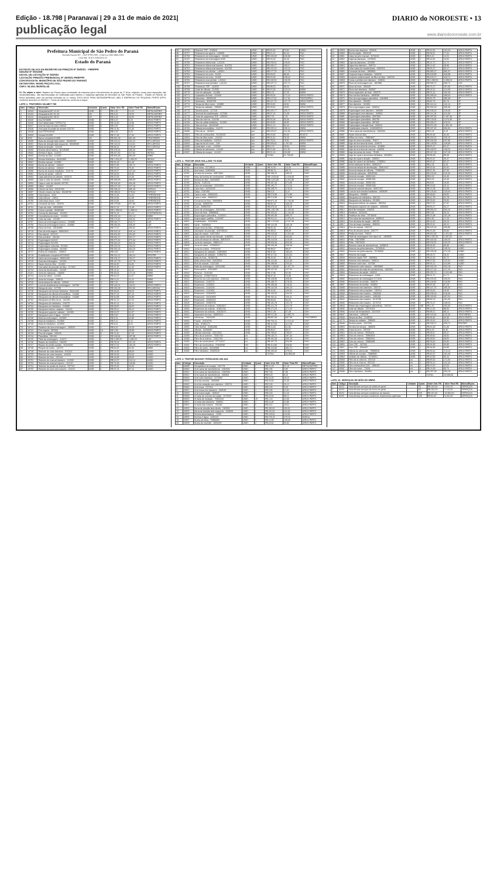Edição - 18.798 | Paranavaí | 29 a 31 de maio de 2021| DIARIO do NOROESTE • 13
publicação legal
www.diariodonoroeste.com.br
Prefeitura Municipal de São Pedro do Paraná
Avenida Paraná 307 - CEP 87955-000 - Fone/Fax 044-3464-1163
CGC/MF 76.975.259/0001-10
Estado do Paraná
EXTRATO DE ATA DE REGISTRO DE PREÇOS Nº 35/2021 – PMSPPR
IDEUSO Nº 2021068
EDITAL DE LICITAÇÃO Nº 26/2021
LICITAÇÃO PREGÃO PRESENCIAL Nº 19/2021-PMSPPR
CONTRATANTE: MUNICÍPIO DE SÃO PEDRO DO PARANÁ
DETENTORA: MANG PEÇAS LTDA.,
CNPJ: 04.504.784/0001-46
01- Do objeto e valor: Registro de Preços para contratação de empresa para o fornecimento de peças de 1ª linha, originais, novas para reposição, não remanufaturadas, não reprocessadas ou reutilizadas para tratores e maquinas agrícolas do Município de São Pedro do Paraná – Estado do Paraná, de forma parcelada, para um período estimado de 12 meses, EXCLUSIVO PARA MICROEMPRESAS (ME) E EMPRESAS DE PEQUENO PORTE (EPP), conforme descritos no ANEXO I - Termo de referência, conforme a seguir:
LOTE 1: TRATORES VALMET 785
| Item | Código | Descrição | Unidade | Quant. | Valor Unit. R$ | Valor Total R$ | Marca/Espec. |
| --- | --- | --- | --- | --- | --- | --- | --- |
| 1 | 16044 | Abraçadeira BC 22-32 | UNID. | 5 | R$ 2,45 | 12,25 | METALMATRIX |
| 2 | 16234 | Abraçadeira BC 32-44 | UN | 5 | R$ 3,31 | 16,55 | METALMATRIX |
| 3 | 16224 | Abraçadeira BC 38-51 | UN | 5 | R$ 4,13 | 20,65 | METALMATRIX |
| 4 | 16045 | Anel KH4909 | UNID. | 1 | R$ 6,15 | 6,15 | ARGO PARTS |
| 5 | 16046 | Anel distanciador TDF651711 | UNID. | 1 | R$ 14,90 | 14,90 | ARGO PARTS |
| 6 | 16047 | Anel do copo de vidro 243620 | UNID. | 6 | R$ 5,82 | 34,92 | ARGO PARTS |
| 7 | 16048 | Anel guia do pistão de levante 164710 | UNID. | 1 | R$ 21,46 | 21,46 | ARGO PARTS |
| 8 | 16049 | Anel TDFKH4190 | UNID. | 2 | R$ 4,13 | 8,26 | ARGO PARTS |
| 9 | 16050 | Arruela 641330 | UNID. | 1 | R$ 17,34 | 17,34 | ARGO PARTS |
| 10 | 3556 | Banco completo151390 | UN | 1 | R$ 381,29 | 381,29 | TRATORRES |
| 11 | 18680 | Barra de direção lado direito - 80406500 | UNID. | 1 | R$ 202,22 | 202,22 | DELLAROSA |
| 12 | 18681 | Barra de direção lado esquerdo - 80406600 | UNID. | 1 | R$ 214,61 | 214,61 | DELLAROSA |
| 13 | 18682 | Biela da direção - 616231 | UNID. | 2 | R$ 89,14 | 178,28 | DELLAROSA |
| 14 | 18683 | Bomba alimentadora - 81245000 | UNID. | 1 | R$ 206,34 | 206,34 | MWM |
| 15 | 18684 | Bomba d' água - 114370 | UNID. | 1 | R$ 317,82 | 317,82 | INDISA |
| 16 | 18685 | Bomba de óleo - 112600 | UNID. | 1 | R$ 363,48 | 363,48 | MWM |
| 17 | 18686 | Bomba Hidráulica - 83431900 | UNID. | 1 | R$ 1.006,65 | 1.006,65 | INDISA |
| 18 | 18687 | Bomba manual - 112890 | UNID. | 1 | R$ 31,43 | 31,43 | MWM |
| 19 | 18688 | Bucha do câmbio - 249420 | UNID. | 2 | R$ 67,86 | 135,72 | ARGO PARTS |
| 20 | 18689 | Bucha do câmbio - 249440 | UNID. | 1 | R$ 70,26 | 70,26 | ARGO PARTS |
| 21 | 18690 | Bucha do levante hidráulico - 622170 | UNID. | 2 | R$ 68,67 | 137,34 | ARGO PARTS |
| 22 | 18691 | Bucha do pedal - LA9124 | UNID. | 2 | R$ 33,03 | 66,06 | ARGO PARTS |
| 23 | 18692 | Capa alavanca do câmbio - 652073 | UNID. | 1 | R$ 15,03 | 15,03 | ARGO PARTS |
| 24 | 18693 | Capa e cubo do câmbio - 214010 | UNID. | 1 | R$ 388,08 | 388,08 | ARGO PARTS |
| 25 | 18694 | Capa e cubo do câmbio 245790 | UNID. | 1 | R$ 404,48 | 404,48 | ARGO PARTS |
| 26 | 18695 | Cárter - 111400 | UNID. | 1 | R$ 227,18 | 227,18 | ARGO PARTS |
| 27 | 18696 | Cilindro de freio - 30181500 | UNID. | 2 | R$ 198,14 | 396,28 | VARGAS |
| 28 | 18697 | Cilindro mestre do freio - 80249700 | UNID. | 2 | R$ 289,01 | 578,02 | VARGAS |
| 29 | 18698 | Cola branca - 1104 | UNID. | 1 | R$ 21,64 | 21,64 | THREEBOND |
| 30 | 18699 | Cola silicone - 12B12 | UNID. | 2 | R$ 20,84 | 41,68 | THREEBOND |
| 31 | 18700 | Cola trava rosca - 1327 | UNID. | 1 | R$ 20,84 | 20,84 | THREEBOND |
| 32 | 18701 | Comando de freio - 203370 | UNID. | 2 | R$ 278,99 | 557,98 | ARGO PARTS |
| 33 | 18702 | Copo de vidro - 80535900 | UNID. | 2 | R$ 37,24 | 74,48 | ARGO PARTS |
| 34 | 18703 | Coroa e pinhão - 80495400 | UNID. | 1 | R$ 1.089,54 | 1.089,54 | ARGO PARTS |
| 35 | 18704 | Correia do alternador - 261560 | UNID. | 1 | R$ 51,24 | 51,24 | CONTINENTAL |
| 36 | 18705 | Cremalheira do motor - 222340 | UNID. | 1 | R$ 202,13 | 202,13 | MWM |
| 37 | 18706 | Cubo da roda - 216290 | UNID. | 2 | R$ 173,31 | 346,62 | ARGO PARTS |
| 38 | 18707 | Disco de embreagem externo - 218080 | UNID. | 1 | R$ 544,77 | 544,77 | LUK |
| 39 | 18708 | Disco de embreagem interno - 218090 | UNID. | 1 | R$ 536,35 | 536,35 | LUK |
| 40 | 18709 | Disco do freio - 30184800 | UNID. | 6 | R$ 77,67 | 466,02 | ARGO PARTS |
| 41 | 18710 | Eixo da embreagem - 83062310 | UNID. | 1 | R$ 326,24 | 326,24 | ARGO PARTS |
| 42 | 18711 | Eixo lateral - 651210 | UNID. | 1 | R$ 454,35 | 454,35 | ARGO PARTS |
| 43 | 18712 | Eixo primário - 201281 | UNID. | 1 | R$ 561,17 | 561,17 | ARGO PARTS |
| 44 | 18713 | Engrenagem 641110 | UNID. | 1 | R$ 375,44 | 375,44 | ARGO PARTS |
| 45 | 18714 | Engrenagem 641250 | UNID. | 1 | R$ 340,26 | 340,26 | ARGO PARTS |
| 46 | 18715 | Engrenagem reduzida - 651301 | UNID. | 1 | R$ 264,54 | 264,54 | ARGO PARTS |
| 47 | 18716 | Engrenagem simples - 641340 | UNID. | 1 | R$ 334,23 | 334,23 | ARGO PARTS |
| 48 | 18717 | Esfera do hidráulico - LB8015 | UNID. | 2 | R$ 6,60 | 13,20 | ARGO PARTS |
| 49 | 18718 | Estabilizador completo 80753600 | UNID. | 2 | R$ 142,11 | 284,22 | PROFER |
| 50 | 18719 | Garfo da embreagem - 83062200 | UNID. | 1 | R$ 204,17 | 204,17 | ARGO PARTS |
| 51 | 18720 | Guia da embreagem - 241330 | UNID. | 1 | R$ 247,79 | 247,79 | ARGO PARTS |
| 52 | 18721 | Haste nível do óleo - 141360 | UNID. | 1 | R$ 34,85 | 34,85 | ARGO PARTS |
| 53 | 18722 | Interruptor de pressão do óleo - 117400 | UNID. | 1 | R$ 41,45 | 41,45 | ARGO PARTS |
| 54 | 18723 | Junta da distribuição - 111640 | UNID. | 1 | R$ 26,42 | 26,42 | MWM |
| 55 | 16101 | Junta do cabeçote - 149300 | UNID. | 4 | R$ 43,04 | 172,16 | MWM |
| 56 | 18724 | Junta do cárter - 111400 | UNID. | 1 | R$ 41,67 | 41,67 | MWM |
| 57 | 18725 | Junta do escape - 168610 | UNID. | 1 | R$ 11,22 | 11,22 | MWM |
| 58 | 18726 | Junta tampa de válvula - 149340 | UNID. | 4 | R$ 7,41 | 29,64 | MWM |
| 59 | 18727 | Luva de acoplamento embreagem - 246790 | UNID. | 1 | R$ 144,51 | 144,51 | ARGO PARTS |
| 60 | 18728 | Manga de eixo - 217700 | UNID. | 2 | R$ 281,03 | 562,06 | DELLAROSA |
| 61 | 18729 | Mangueira da bomba hidráulica - 83431300 | UNID. | 1 | R$ 39,63 | 39,63 | ARGO PARTS |
| 62 | 18730 | Mangueira da válvula termostática - 114480 | UNID. | 1 | R$ 37,24 | 37,24 | ARGO PARTS |
| 63 | 18731 | Mangueira da válvula termostática - 114490 | UNID. | 1 | R$ 40,88 | 40,88 | ARGO PARTS |
| 64 | 18732 | Mangueira do filtro de ar - 242250 | UNID. | 1 | R$ 41,22 | 41,22 | ARGO PARTS |
| 65 | 18733 | Mangueira do hidráulico - 216570 | UNID. | 1 | R$ 45,21 | 45,21 | ARGO PARTS |
| 66 | 18734 | Mangueira do hidráulico - 216880 | UNID. | 1 | R$ 49,65 | 49,65 | ARGO PARTS |
| 67 | 18735 | Mangueira inferior radiador - 241100 | UNID. | 1 | R$ 59,22 | 59,22 | ARGO PARTS |
| 68 | 18736 | Mangueira superior radiador - 241000 | UNID. | 1 | R$ 62,07 | 62,07 | ARGO PARTS |
| 69 | 18737 | Mangueira tubo d' água - 112570 | UNID. | 4 | R$ 6,60 | 26,40 | ARGO PARTS |
| 70 | 18738 | Mola da embreagem - 820490 | UNID. | 4 | R$ 8,24 | 32,96 | ARGO PARTS |
| 71 | 18739 | Mola do hidráulico - 622830 | UNID. | 1 | R$ 6,21 | 6,21 | ARGO PARTS |
| 72 | 18740 | Mola do hidráulico - 622850 | UNID. | 2 | R$ 4,61 | 9,22 | ARGO PARTS |
| 73 | 18741 | Parafuso da luva embreagem - 200550 | UNID. | 2 | R$ 8,25 | 16,50 | ARGO PARTS |
| 74 | 18742 | Pino argola - 587030 | UNID. | 10 | R$ 2,89 | 28,90 | ARGO PARTS |
| 75 | 18743 | Pino de engate - 200240 | UNID. | 3 | R$ 12,42 | 37,26 | ARGO PARTS |
| 76 | 18744 | Planetária - 581440 | UNID. | 2 | R$ 148,94 | 297,88 | ARGO PARTS |
| 77 | 18745 | Platô de embreagem - 216371 | UNID. | 1 | R$ 1.085,55 | 1.085,55 | LUK |
| 78 | 18746 | Reparo do hidráulico - 190205 | UNID. | 2 | R$ 53,63 | 107,26 | ARGO PARTS |
| 79 | 18747 | Reparo do pistão auxiliar - 81316000 | UNID. | 2 | R$ 67,64 | 135,28 | ARGO PARTS |
| 80 | 18748 | Respiro do motor - 111570 | UNID. | 1 | R$ 64,45 | 64,45 | MWM |
| 81 | 18749 | Retentor do cubo dianteiro - KH1114 | UNID. | 2 | R$ 24,83 | 49,66 | SABO |
| 82 | 18750 | Retentor do cubo traseiro - 242020 | UNID. | 1 | R$ 53,63 | 53,63 | SABO |
| 83 | 18751 | Retentor do freio - KH1111 | UNID. | 2 | R$ 24,83 | 49,66 | SABO |
| 84 | 18752 | Retentor do mancal dianteiro - 111560 | UNID. | 2 | R$ 62,07 | 124,14 | SABO |
| 85 | 18753 | Retentor do mancal traseiro - 111520 | UNID. | 2 | R$ 74,48 | 148,96 | SABO |
| 86 | 18754 | Retentor do pistão de levante - 597740 | UNID. | 1 | R$ 45,66 | 45,66 | SABO |
| 87 | 18755 | Retentor do semi eixo traseiro - 242011 | UNID. | 1 | R$ 37,24 | 37,24 | SABO |
| 88 | 18756 | Retentor TDF - KH0920 | UNID. | 2 | R$ 35,46 | 70,92 | SABO |
| 89 | 18757 | Rolamento de agulha - LA9008 | UNID. | 2 | R$ 41,22 | 82,44 | FAG |
| 90 | 18758 | Rolamento de embreagem - 164481 | UNID. | 1 | R$ 136,08 | 136,08 | FAG |
| 91 | 16137 | Rolamento de embreagem 6205 | UNID. | 1 | R$ 23,23 | 23,23 | FAG |
| 92 | 18760 | Rolamento diferencial - LA2226 | UNID. | 1 | R$ 158,51 | 158,51 | FAG |
| 93 | 18761 | Rolamento diferencial traseiro - 814750 | UNID. | 1 | R$ 190,17 | 190,17 | FAG |
| 94 | 18762 | Rolamento diferencial traseiro - 814760 | UNID. | 1 | R$ 210,10 | 210,10 | FAG |
| 95 | 18763 | Rolamento do câmbio - LA3511 | UNID. | 1 | R$ 177,76 | 177,76 | FAG |
| 96 | 18764 | Rolamento do cubo - 32206 | UNID. | 2 | R$ 49,65 | 99,30 | FAG |
| 97 | 18765 | Rolamento do cubo - 32208 | UNID. | 2 | R$ 54,08 | 108,16 | FAG |
| 98 | 18766 | Rolamento eixo pinhão - LA5313 | UNID. | 1 | R$ 130,50 | 130,50 | FAG |
| 99 | 18767 | Rolamento eixo primário - LA1211 | UNID. | 1 | R$ 107,72 | 107,72 | FAG |
| 100 | 18768 | Rolamento TDF - LA2015 | UNID. | 1 | R$ 98,50 | 98,50 | FAG |
| 101 | 18769 | Sede de válvula - 112500 | UNID. | 8 | R$ 15,03 | 120,24 | MWM |
| 102 | 18770 | Selo do cabeçote - 112480 | UNID. | 6 | R$ 6,21 | 37,26 | MWM |
| 103 | 18771 | Separador do freio - 411040 | UNID. | 4 | R$ 43,04 | 172,16 | ARGO PARTS |
| 104 | 18772 | Silencioso - 83035100 | UNID. | 1 | R$ 127,31 | 127,31 | TRATORRES |
| 105 | 18773 | Tacômetro - 80100700 | UNID. | 1 | R$ 147,70 | 147,70 | ARGO PARTS |
| 106 | 18774 | Tampa do óleo motor - 116990 | UNID. | 1 | R$ 28,82 | 28,82 | MWM |
| 107 | 18775 | Tampa do radiador - 589360 | UNID. | 1 | R$ 28,82 | 28,82 | ARGO PARTS |
| 108 | 18776 | Terceiro ponto - 227110 | UNID. | 1 | R$ 205,77 | 205,77 | PROFER |
| 109 | 18777 | Terminal do estabilizador - 627580 | UNID. | 2 | R$ 37,24 | 74,48 | ARGO PARTS |
| 110 | 18778 | Trava de segurança TDF - LB5015 | UNID. | 1 | R$ 7,01 | 7,01 | ARGO PARTS |
| 111 | 18779 | Tubo de retorno - 142240 | UNID. | 1 | R$ 56,03 | 56,03 | ARGO PARTS |
| 112 | 18780 | Tubo de saída hidráulico - 622361 | UNID. | 1 | R$ 48,85 | 48,85 | ARGO PARTS |
| 113 | 18781 | Tubo do freio - 83116200 | UNID. | 2 | R$ 41,22 | 82,44 | ARGO PARTS |
| 114 | 18782 | Válvula termostática - 114470 | UNID. | 1 | R$ 206,12 | 206,12 | MWM |
| 115 | 20680 | Filtro de ar - 240910 | uni | 2 | R$ 105,67 | 211,34 | ARGO PARTS |
| 116 | 20681 | Filtro de combustível - 81248200 | uni | 4 | R$ 20,84 | 83,36 | BOSCH |
| 117 | 20682 | Filtro de óleo motor - 215420 | uni | 3 | R$ 26,42 | 79,26 | MWM |
| 118 | 20683 | Filtro do hidráulico - 242510 | uni | 1 | R$ 78,01 | 78,01 | ARGO PARTS |
| 119 | 20684 | Jogo de kit do motor - 229 | uni | 4 | R$ 309,40 | 1.237,60 | MWM |
| 120 | 20685 | Junta adm. e esc. - 114590 | uni | 8 | R$ 3,73 | 29,84 | MWM |
| 121 | 20686 | Válvula de admissão - 114230 | uni | 4 | R$ 52,84 | 211,36 | MWM |
| 122 | 20687 | Válvula de escape - 112420 | uni | 4 | R$ 51,24 | 204,96 | MWM |
| | | | | | TOTAL: | 21.700,00 | |
LOTE 2: TRATOR NEW HOLLAND TS 6020
| Item | Código | Descrição | Unidade | Quant. | Valor Unit. R$ | Valor Total R$ | Marca/Espec. |
| --- | --- | --- | --- | --- | --- | --- | --- |
| 1 | 18783 | Anel trava - 81718612 | UNID. | 1 | R$ 15,56 | 15,56 | CNH |
| 2 | 18784 | Anel trava - 81804828 | UNID. | 1 | R$ 38,74 | 38,74 | CNH |
| 3 | 18785 | Arruela de encosto - 83971864 | UNID. | 1 | R$ 193,25 | 193,25 | CNH |
| 4 | 18786 | Base da bomba de combustível - 87800222 | UNID. | 1 | R$ 1.019,33 | 1.019,33 | CNH |
| 5 | 18787 | Bomba de óleo - 82023350 | UNID. | 1 | R$ 2.251,80 | 2.251,80 | CNH |
| 6 | 18788 | Bucha - 5136120 | UNID. | 2 | R$ 287,44 | 574,88 | CNH |
| 7 | 18789 | Cabo do acelerador - 82015952 | UNID. | 2 | R$ 135,77 | 271,54 | CNH |
| 8 | 18790 | Cabo freio - 82016029 | UNID. | 2 | R$ 139,75 | 279,50 | CNH |
| 9 | 18791 | Calço - 5137456 | UNID. | 2 | R$ 3,11 | 6,22 | CNH |
| 10 | 18792 | Capa e cubo - 83960026 | UNID. | 1 | R$ 574,88 | 574,88 | CNH |
| 11 | 18793 | Capa e cubo - 83960027 | UNID. | 1 | R$ 574,88 | 574,88 | CNH |
| 12 | 18794 | Comando de freio - 83909803 | UNID. | 2 | R$ 871,18 | 1.742,36 | CNH |
| 13 | 18795 | Correia - 82850750 | UNID. | 2 | R$ 65,10 | 130,20 | CNH |
| 14 | 18796 | Cubo - 83992559 | UNID. | 1 | R$ 378,10 | 378,10 | CNH |
| 15 | 18797 | Disco de embreagem - 82011591 | UNID. | 2 | R$ 1.067,96 | 2.135,92 | CNH |
| 16 | 18798 | Disco de freio - 83989830 | UNID. | 8 | R$ 155,31 | 1.242,48 | CNH |
| 17 | 18799 | Engrenagem planetária - 5145501 | UNID. | 2 | R$ 345,38 | 690,76 | CNH |
| 18 | 18800 | Engrenagem satélite - 5145497 | UNID. | 6 | R$ 312,21 | 1.873,26 | CNH |
| 19 | 18801 | Estabilizador - 82026903 | UNID. | 2 | R$ 1.273,60 | 2.547,20 | CNH |
| 20 | 18802 | Garfo - 73400944 | UNID. | 2 | R$ 122,59 | 245,18 | CNH |
| 21 | 18803 | Haste nível de óleo - 87801533 | UNID. | 1 | R$ 65,10 | 65,10 | CNH |
| 22 | 18804 | Interruptor de pressão - 818733524 | UNID. | 2 | R$ 49,54 | 99,08 | CNH |
| 23 | 18805 | Jogo de reparo - 81871591 | UNID. | 2 | R$ 510,68 | 1.021,36 | CNH |
| 24 | 18806 | Jogo reparo cilindro da direção - 8190591 | UNID. | 2 | R$ 172,47 | 344,94 | CNH |
| 25 | 18807 | Junta da tampa de válvula - 83976375 | UNID. | 1 | R$ 213,59 | 213,59 | CNH |
| 26 | 18808 | Junta de cabeçote - 83982127 | UNID. | 1 | R$ 656,00 | 656,00 | CNH |
| 27 | 18809 | Junta do cárter - 87840324 | UNID. | 1 | R$ 168,49 | 168,49 | CNH |
| 28 | 18810 | Junta do coletor - 87801658 | UNID. | 1 | R$ 89,07 | 89,07 | CNH |
| 29 | 18811 | Mangueira do radiador - 81862934 | UNID. | 2 | R$ 97,82 | 195,64 | CNH |
| 30 | 18812 | Mangueira do radiador - 81868754 | UNID. | 2 | R$ 117,02 | 234,04 | CNH |
| 31 | 18813 | Mola do freio - 81863741 | UNID. | 2 | R$ 16,20 | 32,40 | CNH |
| 32 | 18814 | Mola retorno freio - 81820056 | UNID. | 1 | R$ 122,93 | 122,93 | CNH |
| 33 | 18815 | Pivô do mancal - 5137239 | UNID. | 4 | R$ 188,83 | 755,32 | CNH |
| 34 | 18816 | Platô de embreagem - 82011590 | UNID. | 2 | R$ 1.133,85 | 2.267,70 | CNH |
| 35 | 18817 | Reservatório - 82024932 | UNID. | 1 | R$ 147,35 | 147,35 | CNH |
| 36 | 18818 | Retentor - 5135294 | UNID. | 2 | R$ 27,95 | 55,90 | CNH |
| 37 | 18819 | Retentor - C5NN77047A | UNID. | 2 | R$ 37,15 | 74,30 | CNH |
| 38 | 18820 | Retentor do cubo dianteiro - 5184116 | UNID. | 2 | R$ 229,96 | 459,92 | CNH |
| 39 | 18821 | Rolamento - 5133776 | UNID. | 2 | R$ 139,75 | 279,50 | CNH |
| 40 | 18822 | Rolamento - 5136951 | UNID. | 4 | R$ 180,08 | 720,32 | CNH |
| 41 | 18823 | Rolamento - 5143109 | UNID. | 2 | R$ 142,58 | 285,16 | CNH |
| 42 | 18824 | Rolamento - 5145492 | UNID. | 6 | R$ 16,82 | 100,92 | CNH |
| 43 | 18825 | Rolamento - 81804635 | UNID. | 1 | R$ 134,53 | 134,53 | CNH |
| 44 | 18826 | Rolamento - 82010859 | UNID. | 1 | R$ 156,11 | 156,11 | CNH |
| 45 | 18827 | Rolamento - 82930254 | UNID. | 1 | R$ 94,64 | 94,64 | CNH |
| 46 | 18828 | Rolamento - 82930758 | UNID. | 1 | R$ 131,79 | 131,79 | CNH |
| 47 | 18829 | Rolamento de esferas - 81801927 | UNID. | 1 | R$ 121,79 | 121,79 | CNH |
| 48 | 18830 | Rolamento de esferas - 81804781 | UNID. | 1 | R$ 271,53 | 271,53 | CNH |
| 49 | 18831 | Rolamento de esferas - 81816675 | UNID. | 1 | R$ 67,48 | 67,48 | CNH |
| 50 | 18832 | Separador de freio - 83955513 | UNID. | 2 | R$ 517,85 | 1.035,70 | CNH |
| 51 | 18833 | Silencioso - 73401635 | UNID. | 1 | R$ 887,09 | 887,09 | TRATORRES |
| 52 | 18834 | Tirante - 81818792 | UNID. | 2 | R$ 756,21 | 1.512,42 | CNH |
| 53 | 18835 | Tubo - 87802171 | UNID. | 1 | R$ 112,59 | 112,59 | CNH |
| 54 | 18836 | Tubo flexível - 81804486 | UNID. | 1 | R$ 61,92 | 61,92 | CNH |
| 55 | 18837 | Válvula - 82009497 | UNID. | 1 | R$ 90,67 | 90,67 | CNH |
| 56 | 18838 | Válvula solenoide - 82012031 | UNID. | 1 | R$ 780,97 | 780,97 | CNH |
| 57 | 20688 | Filtro de ar externo - 73401702 | uni | 2 | R$ 143,72 | 287,44 | CNH |
| 58 | 20689 | Filtro de ar interno - 73401703 | uni | 2 | R$ 102,59 | 205,18 | CNH |
| 59 | 20690 | Filtro de combustível - 87712547 | uni | 4 | R$ 137,70 | 550,80 | CNH |
| 60 | 20691 | Filtro de combustível - 87840590 | UN | 4 | R$ 114,98 | 459,92 | CNH |
| 61 | 20692 | Filtro do motor - 84228488 | uni | 4 | R$ 122,93 | 491,72 | CNH |
| 62 | 20693 | Filtro hidráulico - 82005016 | uni | 2 | R$ 135,32 | 270,64 | CNH |
| | | | | | TOTAL: | 32.900,00 | |
LOTE 3: TRATOR MASSEY FERGUSON 283 4X4
| Item | Código | Descrição | Unidade | Quant. | Valor Unit. R$ | Valor Total R$ | Marca/Espec. |
| --- | --- | --- | --- | --- | --- | --- | --- |
| 1 | 18839 | Abraçadeira de escape - 042779 | UNID. | 1 | R$ 21,19 | 21,19 | METALMATRIX |
| 2 | 18840 | Anel caixa de transferência - 1692582 | UNID. | 1 | R$ 4,96 | 4,96 | ARGO PARTS |
| 3 | 18841 | Anel caixa de transferência - 1692603 | UNID. | 1 | R$ 7,83 | 7,83 | ARGO PARTS |
| 4 | 18842 | Anel caixa de transferência - 339469 | UNID. | 1 | R$ 8,23 | 8,23 | ARGO PARTS |
| 5 | 18843 | Anel cubo dianteiro - 3176332 | UNID. | 2 | R$ 14,05 | 28,10 | ARGO PARTS |
| 6 | 18844 | Anel da corneta - 1860838 | UNID. | 2 | R$ 10,68 | 21,36 | ARGO PARTS |
| 7 | 18845 | Anel de vedação eixo dianteiro - 033721 | UNID. | 4 | R$ 5,03 | 20,12 | ARGO PARTS |
| 8 | 18846 | Anel trava - 027544 | UNID. | 1 | R$ 5,03 | 5,03 | ARGO PARTS |
| 9 | 18847 | Anel trava eixo dianteiro - 033549 | UNID. | 2 | R$ 5,83 | 11,66 | ARGO PARTS |
| 10 | 18848 | Anel trava tração - 033620 | UNID. | 2 | R$ 6,63 | 13,26 | ARGO PARTS |
| 11 | 18849 | Arruela de encosto da tração - 3176337 | UNID. | 2 | R$ 44,56 | 89,12 | ARGO PARTS |
| 12 | 18850 | Arruela de vedação - 70920115 | UNID. | 20 | R$ 1,10 | 22,00 | ARGO PARTS |
| 13 | 18851 | Arruela eixo dianteiro - 033681 | UNID. | 2 | R$ 11,48 | 22,96 | ARGO PARTS |
| 14 | 18852 | Arruela eixo traseiro - 184196 | UNID. | 6 | R$ 3,42 | 20,52 | ARGO PARTS |
| 15 | 18853 | Barra de direção lado direito - 040668 | UNID. | 1 | R$ 230,01 | 230,01 | ARGO PARTS |
| 16 | 18854 | Barra de direção lado esquerdo - 040669 | UNID. | 1 | R$ 242,82 | 242,82 | ARGO PARTS |
| 17 | 18855 | Bomba alimentadora - 72081 | UNID. | 1 | R$ 218,81 | 218,81 | ARGO PARTS |
| 18 | 18856 | Bomba d' água - 4236253 | UNID. | 1 | R$ 278,13 | 278,13 | INDISA |
| 19 | 18857 | Bucha de biela - 70998085 | UNID. | 5 | R$ 21,88 | 109,40 | ARGO PARTS |
| 20 | 18858 | Bucha do munhão - 3603235 | UNID. | 2 | R$ 32,91 | 65,82 | ARGO PARTS |
| 21 | 18859 | Bucha eixo dianteiro - 050646 | UNID. | 4 | R$ 32,91 | 131,64 | ARGO PARTS |
| 22 | 18860 | Bucha tração - 3603228 | UNID. | 2 | R$ 38,51 | 77,02 | ARGO PARTS |
| 23 | 18861 | Calço do pino mancal - 3176313 | UNID. | 4 | R$ 3,13 | 12,52 | ARGO PARTS |
| 24 | 18862 | Capa da alavanca - 1678565 | UNID. | 1 | R$ 24,91 | 24,91 | ARGO PARTS |
| 25 | 18863 | Capa da alavanca - 022008 | UNID. | 1 | R$ 21,71 | 21,71 | ARGO PARTS |
| 26 | 18864 | Capa eixo dianteiro - 033722 | UNID. | 4 | R$ 12,45 | 49,80 | ARGO PARTS |
| 27 | 18865 | Colar caixa de transferência - 1692554 | UNID. | 1 | R$ 66,27 | 66,27 | ARGO PARTS |
| 28 | 18866 | Comando de freio - 1860963 | UNID. | 1 | R$ 395,37 | 395,37 | ARGO PARTS |
| 29 | 18867 | Conjunto braço hidráulico - 049209 | UNID. | 1 | R$ 329,99 | 329,99 | ARGO PARTS |
| 30 | 18868 | Conjunto sedimentador do filtro de óleo - 048709 | UNID. | 1 | R$ 428,72 | 428,72 | ARGO PARTS |
| 31 | 18869 | Coroa e pinhão eixo dianteiro - 040661 | UNID. | 1 | R$ 1.689,53 | 1.689,53 | ARGO PARTS |
| 32 | 18870 | Disco de embreagem ext. - 887889 | UNID. | 1 | R$ 593,72 | 593,72 | LUK |
| 33 | 18871 | Disco de freio - 060429 | UNID. | 4 | R$ 74,27 | 297,08 | ARGO PARTS |
| 34 | 18872 | Disco eixo dianteiro - 033687 | UNID. | 8 | R$ 26,51 | 212,08 | ARGO PARTS |
| 35 | 18873 | Disco separador de freio - 035670 | UNID. | 2 | R$ 51,42 | 102,84 | ARGO PARTS |
| 36 | 18874 | Eixo bomba hidráulica - 1868539 | UNID. | 1 | R$ 288,63 | 288,63 | ARGO PARTS |
| 37 | 18875 | Eixo da engrenagem planetária - 1864869 | UNID. | 6 | R$ 82,73 | 496,38 | ZF |
| 38 | 18876 | Eixo dianteiro - 033690 | UNID. | 1 | R$ 82,73 | 82,73 | ZF |
| 39 | 18877 | Eixo dianteiro - 042982 | UNID. | 1 | R$ 142,14 | 142,14 | ZF |
| 40 | 18878 | Eixo engrenagem solar - 033619 | UNID. | 2 | R$ 268,18 | 536,36 | ZF |
| 41 | 18879 | Engrenagem eixo dianteiro - 033688 | UNID. | 2 | R$ 109,23 | 218,46 | ZF |
| 42 | 18880 | Engrenagem eixo dianteiro - 040662 | UNID. | 2 | R$ 111,18 | 222,36 | ZF |
| 43 | 18881 | Engrenagem planetária - 3587932 | UNID. | 6 | R$ 197,91 | 1.187,46 | ZF |
| 44 | 18882 | Engrenagem planetária - 894769 | UNID. | 6 | R$ 179,06 | 1.074,36 | ZF |
| 45 | 18883 | Engrenagem planetária - 897005 | UNID. | 2 | R$ 239,27 | 478,54 | ZF |
| 46 | 18884 | Engrenagem redução final - 033616 | UNID. | 2 | R$ 651,09 | 1.302,18 | ZF |
| 47 | 18885 | Estabilizador traseiro - 3146038/522 | UNID. | 2 | R$ 197,46 | 394,92 | ARGO PARTS |
| 48 | 18886 | Feltro caixa de transferência - 1692604 | UNID. | 1 | R$ 6,23 | 6,23 | ARGO PARTS |
| 49 | 18887 | Haste nível do óleo | UNID. | 1 | R$ 34,34 | 34,34 | ARGO PARTS |
| 50 | 18888 | Hélice do motor - 70991937 | UNID. | 1 | R$ 150,15 | 150,15 | ARGO PARTS |
| 51 | 18889 | Jogo de aneis do pistão - P4017 | UNID. | 4 | R$ 134,49 | 537,96 | ARGO PARTS |
| 52 | 18890 | Jogo de bronzina de biela - 423670 | UNID. | 1 | R$ 128,09 | 128,09 | ARGO PARTS |
| 53 | 18891 | Jogo de bronzina de encosto - 424808 | UNID. | 1 | R$ 65,47 | 65,47 | ARGO PARTS |
| 54 | 18892 | Jogo de bronzina de mancal - 423669 | UNID. | 1 | R$ 148,55 | 148,55 | ARGO PARTS |
| 55 | 18893 | Jogo de juntas do motor - 70108 | UNID. | 1 | R$ 247,28 | 247,28 | ARGO PARTS |
| 56 | 18894 | Jogo de reparo da bomba hidráulica - 3603952 | UNID. | 1 | R$ 98,38 | 98,38 | ARGO PARTS |
| 57 | 18895 | Jogo de reparo direção - 038054 | UNID. | 1 | R$ 45,37 | 45,37 | ARGO PARTS |
| 58 | 18896 | Jogo de reparo do hidráulico - 2730954 | UNID. | 1 | R$ 65,47 | 65,47 | ARGO PARTS |
| 59 | 18897 | Junta cabeçote do filtro - 36862517 | UNID. | 1 | R$ 4,23 | 4,23 | ARGO PARTS |
| 60 | 18898 | Junta da tampa de distribuição - 36814137 | UNID. | 1 | R$ 32,91 | 32,91 | ARGO PARTS |
| 61 | 18899 | Junta da tampa de válvula - 70490258 | UNID. | 1 | R$ 37,36 | 37,36 | ARGO PARTS |
| 62 | 18900 | Junta de cabeçote - 3681E034 | UNID. | 1 | R$ 115,63 | 115,63 | ARGO PARTS |
| 63 | 18901 | Junta de escape - 36862134 | UNID. | 2 | R$ 8,23 | 16,46 | ARGO PARTS |
| 64 | 18902 | Junta de escape - 3688C001 | UNID. | 2 | R$ 8,23 | 16,46 | ARGO PARTS |
| 65 | 18903 | Junta de escape - 3688C002 | UNID. | 2 | R$ 9,65 | 19,30 | ARGO PARTS |
| 66 | 18904 | Junta de escape - 3688C003 | UNID. | 2 | R$ 10,06 | 20,12 | ARGO PARTS |
| 67 | 18905 | Junta do mancal traseiro - 36817157 | UNID. | 1 | R$ 21,08 | 21,08 | ARGO PARTS |
| 68 | 18906 | Luva do eixo bomba hidráulica - 1868538 | UNID. | 1 | R$ 123,64 | 123,64 | ARGO PARTS |
| 69 | 18907 | Mangueira - 068895 | UNID. | 1 | R$ 49,82 | 49,82 | ARGO PARTS |
| 70 | 18908 | Mangueira do hidráulico - 036732 | UNID. | 1 | R$ 42,79 | 42,79 | ARGO PARTS |
| 71 | 18909 | Mangueira do hidráulico - 051960 | UNID. | 1 | R$ 53,82 | 53,82 | ARGO PARTS |
| 72 | 18910 | Mangueira inferior do radiador - 885563 | UNID. | 1 | R$ 67,87 | 67,87 | ARGO PARTS |
| 73 | 18911 | Mangueira superior do radiador - 2800304 | UNID. | 1 | R$ 66,27 | 66,27 | ARGO PARTS |
| 74 | 18912 | Munhão completo - 040658 | UNID. | 1 | R$ 684,10 | 684,10 | ARGO PARTS |
| 75 | 18913 | Parafuso - 3412644 | UNID. | 8 | R$ 5,03 | 40,24 | ARGO PARTS |
| 76 | 18914 | Parafuso de olhal - 70740343 | UNID. | 6 | R$ 21,88 | 131,28 | ARGO PARTS |
| 77 | 18915 | Pino caixa de transferência - 3409615 | UNID. | 4 | R$ 4,30 | 17,20 | ARGO PARTS |
| 78 | 18916 | Pino da barra de tração - 489785 | UNID. | 2 | R$ 14,05 | 28,10 | ARGO PARTS |
| 79 | 18917 | Pino do braço nivelador - 893568 | UNID. | 2 | R$ 20,11 | 40,22 | ARGO PARTS |
| 80 | 18918 | Pino do mancal - 033725 | UNID. | 4 | R$ 125,24 | 500,96 | ARGO PARTS |
| 81 | 18919 | Pino do terceiro ponto - 035777 | UNID. | 2 | R$ 15,48 | 30,96 | ARGO PARTS |
| 82 | 18920 | Pistão do motor - P4015 | UNID. | 4 | R$ 362,90 | 1.451,60 | ARGO PARTS |
| 83 | 18921 | Platô de embreagem com disco int. - 1868005 | UNID. | 1 | R$ 1.087,81 | 1.087,81 | LUK |
| 84 | 18922 | Polia - 70670098 | UNID. | 1 | R$ 140,54 | 140,54 | ARGO PARTS |
| 85 | 18923 | Polia - 70670168 | UNID. | 1 | R$ 156,55 | 156,55 | ARGO PARTS |
| 86 | 18924 | Retentor caixa de transferência - 3409619 | UNID. | 1 | R$ 33,36 | 33,36 | SABO |
| 87 | 18925 | Retentor da polia dianteira - 70730043 | UNID. | 2 | R$ 70,27 | 140,54 | SABO |
| 88 | 18926 | Retentor da polia traseira - 70730050 | UNID. | 2 | R$ 136,09 | 272,18 | SABO |
| 89 | 18927 | Retentor da tração | UNID. | 2 | R$ 29,71 | 59,42 | SABO |
| 90 | 18928 | Retentor duplo TDF - 1860954 | UNID. | 2 | R$ 41,36 | 82,72 | SABO |
| 91 | 18929 | Retentor eixo dianteiro - 033614 | UNID. | 2 | R$ 57,82 | 115,64 | SABO |
| 92 | 18930 | Retentor semi eixo - 027536 | UNID. | 4 | R$ 56,22 | 224,88 | SABO |
| 93 | 18931 | Rolamento cubo traseiro - 18050909 | UNID. | 1 | R$ 264,18 | 264,18 | FAG |
| 94 | 18932 | Rolamento da caixa de transferência - 1692582 | UNID. | 1 | R$ 117,23 | 117,23 | FAG |
| 95 | 18933 | Rolamento da tração - 033615 | UNID. | 4 | R$ 255,72 | 1.022,88 | FAG |
| 96 | 18934 | Rolamento de embreagem - 6203 | UNID. | 1 | R$ 21,71 | 21,71 | FAG |
| 97 | 18935 | Rolamento de embreagem CT1310 | UNID. | 1 | R$ 156,55 | 156,55 | FAG |
| 98 | 18936 | Rolamento do pinhão - 033678 | UNID. | 1 | R$ 118,83 | 118,83 | FAG |
| 99 | 18937 | Rolamento do pinhão - 040691 | UNID. | 1 | R$ 97,58 | 97,58 | FAG |
| 100 | 18938 | Rolamento eixo dianteiro - 033715 | UNID. | 2 | R$ 147,75 | 295,50 | FAG |
| 101 | 18939 | Rolamento eixo propulsor - 195513 | UNID. | 1 | R$ 23,66 | 23,66 | FAG |
| 102 | 18940 | Rolamento eixo traseiro - 1860503 | UNID. | 2 | R$ 109,23 | 218,46 | FAG |
| 103 | 18941 | Rolamento eixo traseiro - 1881931 | UNID. | 2 | R$ 218,81 | 437,62 | FAG |
| 104 | 18942 | Rolamento eixo traseiro - 3176708 | UNID. | 2 | R$ 90,73 | 181,46 | FAG |
| 105 | 18943 | Rolamento eixo traseiro - 3176710 | UNID. | 2 | R$ 74,27 | 148,54 | FAG |
| 106 | 18944 | Rolete das engrenagens planetárias - 184742 | UNID. | 348 | R$ 1,25 | 435,00 | ARGO PARTS |
| 107 | 18945 | Sede de válvula - 70470104 | UNID. | 8 | R$ 12,45 | 99,60 | ARGO PARTS |
| 108 | 18946 | Sensor de temperatura - 3147425 | UNID. | 1 | R$ 89,12 | 89,12 | ARGO PARTS |
| 109 | 18947 | Silencioso - 1484528 | UNID. | 1 | R$ 115,63 | 115,63 | TRATORRES |
| 110 | 18948 | Tampa de óleo - 3149550 | UNID. | 1 | R$ 33,36 | 33,36 | ARGO PARTS |
| 111 | 18775 | Tampa do radiador - 589360 | UNID. | 1 | R$ 23,31 | 23,31 | ARGO PARTS |
| 112 | 18949 | Terceiro ponto - 3147681 | UNID. | 1 | R$ 259,72 | 259,72 | PROFER |
| 113 | 18950 | Torneira do tanque - 490353 | UNID. | 1 | R$ 41,36 | 41,36 | ARGO PARTS |
| 114 | 18951 | Trava do pino - 195708 | UNID. | 2 | R$ 4,23 | 8,46 | ARGO PARTS |
| 115 | 18952 | Tubo de retorno - 3558x011 | UNID. | 1 | R$ 69,47 | 69,47 | ARGO PARTS |
| 116 | 18953 | Tubo de retorno - 70992823 | UNID. | 1 | R$ 49,82 | 49,82 | ARGO PARTS |
| 117 | 18954 | Tubo de retorno - 70992824 | UNID. | 1 | R$ 49,82 | 49,82 | ARGO PARTS |
| 118 | 18955 | Tubo de retorno - 70993339 | UNID. | 1 | R$ 53,82 | 53,82 | ARGO PARTS |
| 119 | 18956 | Tubo TDF - 037566 | UNID. | 1 | R$ 34,96 | 34,96 | ARGO PARTS |
| 120 | 18957 | Tubo TDF - 3584457 | UNID. | 1 | R$ 34,96 | 34,96 | ARGO PARTS |
| 121 | 18958 | Válvula de admissão - 70998019 | UNID. | 4 | R$ 43,31 | 173,24 | ARGO PARTS |
| 122 | 18959 | Válvula de escape - 70998082 | UNID. | 4 | R$ 45,37 | 181,48 | ARGO PARTS |
| 123 | 18960 | Vedador de válvula - 70730051 | UNID. | 8 | R$ 10,68 | 85,44 | ARGO PARTS |
| 124 | 20694 | Filtro de ar externo - 055119 | uni | 2 | R$ 85,92 | 171,84 | ARGO PARTS |
| 125 | 20695 | Filtro de ar interno - 055120 | uni | 2 | R$ 56,22 | 112,44 | ARGO PARTS |
| 126 | 20696 | Filtro combustível CAV - 1896287 | uni | 1 | R$ 15,65 | 15,65 | ARGO PARTS |
| 127 | 20697 | Filtro do motor - 71028 | uni | 4 | R$ 22,68 | 90,72 | ARGO PARTS |
| 128 | 20698 | Filtro hidráulico - 034391 | uni | 2 | R$ 297,09 | 594,18 | ARGO PARTS |
| | | | | | TOTAL: | 25.680,00 | |
LOTE 13: SERVIÇOS DE MÃO DE OBRA
| Item | Código | Descrição | Unidade | Quant. | Valor Unit. R$ | Valor Total R$ | Marca/Espec. |
| --- | --- | --- | --- | --- | --- | --- | --- |
| 1 | 19152 | Hora técnica serviços de solda em geral | | 50 | R$ 132,63 | 6.631,50 | SERVIÇOS |
| 2 | 19153 | Hora técnica serviços de torno em geral | | 50 | R$ 102,53 | 5.126,50 | SERVIÇOS |
| 3 | 19154 | Hora técnica serviços mecânicos de tratores | | 250 | R$ 107,84 | 26.960,00 | SERVIÇOS |
| 4 | 19155 | Hora técnica serviços mecânicos implementos agrícolas | | 100 | R$ 92,82 | 9.282,00 | SERVIÇOS |